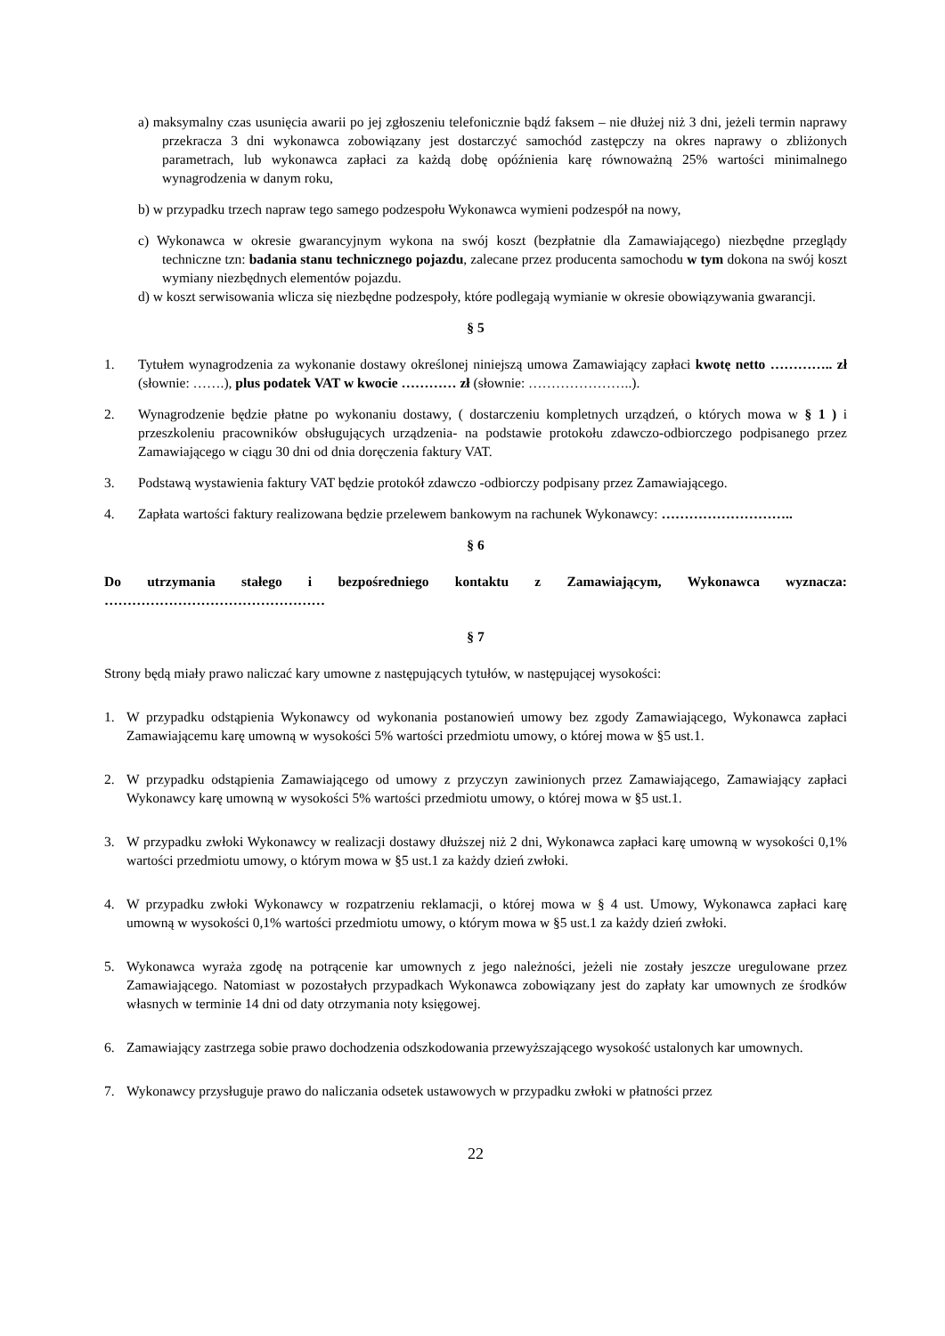a) maksymalny czas usunięcia awarii po jej zgłoszeniu telefonicznie bądź faksem – nie dłużej niż 3 dni, jeżeli termin naprawy przekracza 3 dni wykonawca zobowiązany jest dostarczyć samochód zastępczy na okres naprawy o zbliżonych parametrach, lub wykonawca zapłaci za każdą dobę opóźnienia karę równoważną 25% wartości minimalnego wynagrodzenia w danym roku,
b) w przypadku trzech napraw tego samego podzespołu Wykonawca wymieni podzespół na nowy,
c) Wykonawca w okresie gwarancyjnym wykona na swój koszt (bezpłatnie dla Zamawiającego) niezbędne przeglądy techniczne tzn: badania stanu technicznego pojazdu, zalecane przez producenta samochodu w tym dokona na swój koszt wymiany niezbędnych elementów pojazdu.
d) w koszt serwisowania wlicza się niezbędne podzespoły, które podlegają wymianie w okresie obowiązywania gwarancji.
§ 5
1. Tytułem wynagrodzenia za wykonanie dostawy określonej niniejszą umowa Zamawiający zapłaci kwotę netto ………….. zł (słownie: …….), plus podatek VAT w kwocie ………… zł (słownie: …………………..).
2. Wynagrodzenie będzie płatne po wykonaniu dostawy, ( dostarczeniu kompletnych urządzeń, o których mowa w § 1 ) i przeszkoleniu pracowników obsługujących urządzenia- na podstawie protokołu zdawczo-odbiorczego podpisanego przez Zamawiającego w ciągu 30 dni od dnia doręczenia faktury VAT.
3. Podstawą wystawienia faktury VAT będzie protokół zdawczo -odbiorczy podpisany przez Zamawiającego.
4. Zapłata wartości faktury realizowana będzie przelewem bankowym na rachunek Wykonawcy: ………………………..
§ 6
Do utrzymania stałego i bezpośredniego kontaktu z Zamawiającym, Wykonawca wyznacza: …………………………………………
§ 7
Strony będą miały prawo naliczać kary umowne z następujących tytułów, w następującej wysokości:
1. W przypadku odstąpienia Wykonawcy od wykonania postanowień umowy bez zgody Zamawiającego, Wykonawca zapłaci Zamawiającemu karę umowną w wysokości 5% wartości przedmiotu umowy, o której mowa w §5 ust.1.
2. W przypadku odstąpienia Zamawiającego od umowy z przyczyn zawinionych przez Zamawiającego, Zamawiający zapłaci Wykonawcy karę umowną w wysokości 5% wartości przedmiotu umowy, o której mowa w §5 ust.1.
3. W przypadku zwłoki Wykonawcy w realizacji dostawy dłuższej niż 2 dni, Wykonawca zapłaci karę umowną w wysokości 0,1% wartości przedmiotu umowy, o którym mowa w §5 ust.1 za każdy dzień zwłoki.
4. W przypadku zwłoki Wykonawcy w rozpatrzeniu reklamacji, o której mowa w § 4 ust. Umowy, Wykonawca zapłaci karę umowną w wysokości 0,1% wartości przedmiotu umowy, o którym mowa w §5 ust.1 za każdy dzień zwłoki.
5. Wykonawca wyraża zgodę na potrącenie kar umownych z jego należności, jeżeli nie zostały jeszcze uregulowane przez Zamawiającego. Natomiast w pozostałych przypadkach Wykonawca zobowiązany jest do zapłaty kar umownych ze środków własnych w terminie 14 dni od daty otrzymania noty księgowej.
6. Zamawiający zastrzega sobie prawo dochodzenia odszkodowania przewyższającego wysokość ustalonych kar umownych.
7. Wykonawcy przysługuje prawo do naliczania odsetek ustawowych w przypadku zwłoki w płatności przez
22